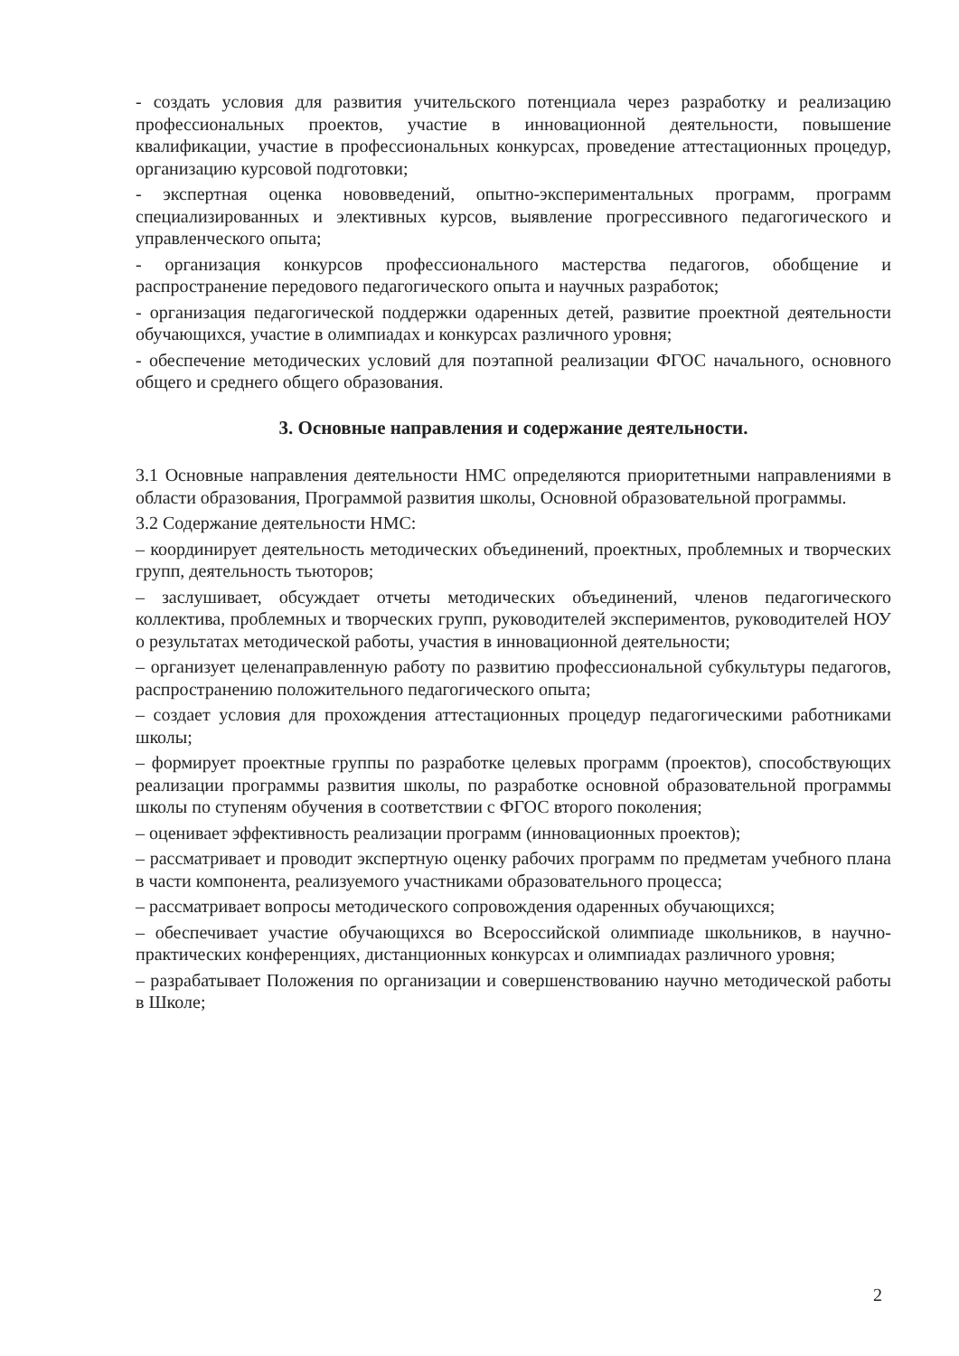- создать условия для развития учительского потенциала через разработку и реализацию профессиональных проектов, участие в инновационной деятельности, повышение квалификации, участие в профессиональных конкурсах, проведение аттестационных процедур, организацию курсовой подготовки;
- экспертная оценка нововведений, опытно-экспериментальных программ, программ специализированных и элективных курсов, выявление прогрессивного педагогического и управленческого опыта;
- организация конкурсов профессионального мастерства педагогов, обобщение и распространение передового педагогического опыта и научных разработок;
- организация педагогической поддержки одаренных детей, развитие проектной деятельности обучающихся, участие в олимпиадах и конкурсах различного уровня;
- обеспечение методических условий для поэтапной реализации ФГОС начального, основного общего и среднего общего образования.
3. Основные направления и содержание деятельности.
3.1 Основные направления деятельности НМС определяются приоритетными направлениями в области образования, Программой развития школы, Основной образовательной программы.
3.2 Содержание деятельности НМС:
– координирует деятельность методических объединений, проектных, проблемных и творческих групп, деятельность тьюторов;
– заслушивает, обсуждает отчеты методических объединений, членов педагогического коллектива, проблемных и творческих групп, руководителей экспериментов, руководителей НОУ о результатах методической работы, участия в инновационной деятельности;
– организует целенаправленную работу по развитию профессиональной субкультуры педагогов, распространению положительного педагогического опыта;
– создает условия для прохождения аттестационных процедур педагогическими работниками школы;
– формирует проектные группы по разработке целевых программ (проектов), способствующих реализации программы развития школы, по разработке основной образовательной программы школы по ступеням обучения в соответствии с ФГОС второго поколения;
– оценивает эффективность реализации программ (инновационных проектов);
– рассматривает и проводит экспертную оценку рабочих программ по предметам учебного плана в части компонента, реализуемого участниками образовательного процесса;
– рассматривает вопросы методического сопровождения одаренных обучающихся;
– обеспечивает участие обучающихся во Всероссийской олимпиаде школьников, в научно-практических конференциях, дистанционных конкурсах и олимпиадах различного уровня;
– разрабатывает Положения по организации и совершенствованию научно методической работы в Школе;
2